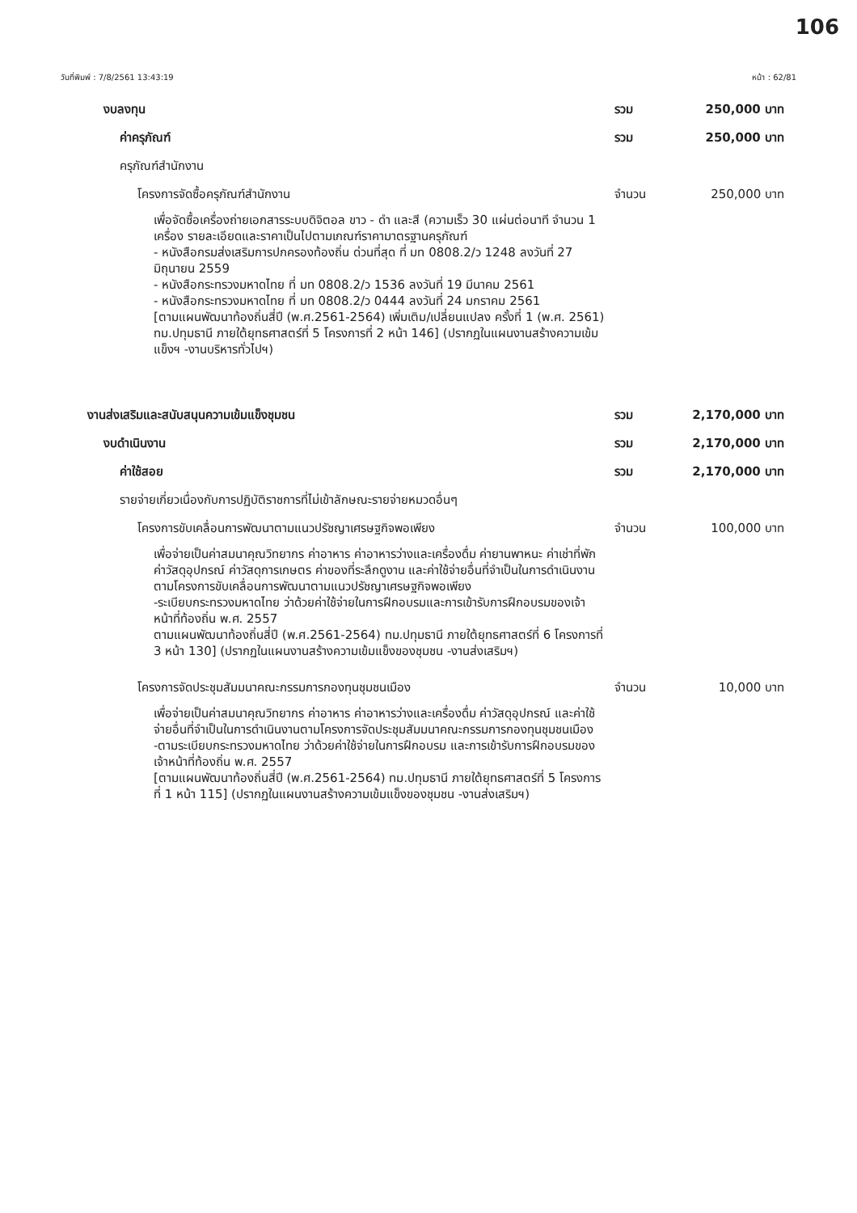106
วันที่พิมพ์ : 7/8/2561 13:43:19 หน้า : 62/81
งบลงทุน รวม 250,000 บาท
ค่าครุภัณฑ์ รวม 250,000 บาท
ครุภัณฑ์สำนักงาน
โครงการจัดซื้อครุภัณฑ์สำนักงาน จำนวน 250,000 บาท
เพื่อจัดซื้อเครื่องถ่ายเอกสารระบบดิจิตอล ขาว - ดำ และสี (ความเร็ว 30 แผ่นต่อนาที จำนวน 1 เครื่อง รายละเอียดและราคาเป็นไปตามเกณฑ์ราคามาตรฐานครุภัณฑ์
- หนังสือกรมส่งเสริมการปกครองท้องถิ่น ด่วนที่สุด ที่ มท 0808.2/ว 1248 ลงวันที่ 27 มิถุนายน 2559
- หนังสือกระทรวงมหาดไทย ที่ มท 0808.2/ว 1536 ลงวันที่ 19 มีนาคม 2561
- หนังสือกระทรวงมหาดไทย ที่ มท 0808.2/ว 0444 ลงวันที่ 24 มกราคม 2561
[ตามแผนพัฒนาท้องถิ่นสี่ปี (พ.ศ.2561-2564) เพิ่มเติม/เปลี่ยนแปลง ครั้งที่ 1 (พ.ศ. 2561) ทม.ปทุมธานี ภายใต้ยุทธศาสตร์ที่ 5 โครงการที่ 2 หน้า 146] (ปรากฏในแผนงานสร้างความเข้มแข็งฯ -งานบริหารทั่วไปฯ)
งานส่งเสริมและสนับสนุนความเข้มแข็งชุมชน รวม 2,170,000 บาท
งบดำเนินงาน รวม 2,170,000 บาท
ค่าใช้สอย รวม 2,170,000 บาท
รายจ่ายเกี่ยวเนื่องกับการปฏิบัติราชการที่ไม่เข้าลักษณะรายจ่ายหมวดอื่นๆ
โครงการขับเคลื่อนการพัฒนาตามแนวปรัชญาเศรษฐกิจพอเพียง จำนวน 100,000 บาท
เพื่อจ่ายเป็นค่าสมนาคุณวิทยากร ค่าอาหาร ค่าอาหารว่างและเครื่องดื่ม ค่ายานพาหนะ ค่าเช่าที่พัก ค่าวัสดุอุปกรณ์ ค่าวัสดุการเกษตร ค่าของที่ระลึกดูงาน และค่าใช้จ่ายอื่นที่จำเป็นในการดำเนินงานตามโครงการขับเคลื่อนการพัฒนาตามแนวปรัชญาเศรษฐกิจพอเพียง
-ระเบียบกระทรวงมหาดไทย ว่าด้วยค่าใช้จ่ายในการฝึกอบรมและการเข้ารับการฝึกอบรมของเจ้าหน้าที่ท้องถิ่น พ.ศ. 2557
ตามแผนพัฒนาท้องถิ่นสี่ปี (พ.ศ.2561-2564) ทม.ปทุมธานี ภายใต้ยุทธศาสตร์ที่ 6 โครงการที่ 3 หน้า 130] (ปรากฏในแผนงานสร้างความเข้มแข็งของชุมชน -งานส่งเสริมฯ)
โครงการจัดประชุมสัมมนาคณะกรรมการกองทุนชุมชนเมือง จำนวน 10,000 บาท
เพื่อจ่ายเป็นค่าสมนาคุณวิทยากร ค่าอาหาร ค่าอาหารว่างและเครื่องดื่ม ค่าวัสดุอุปกรณ์ และค่าใช้จ่ายอื่นที่จำเป็นในการดำเนินงานตามโครงการจัดประชุมสัมมนาคณะกรรมการกองทุนชุมชนเมือง
-ตามระเบียบกระทรวงมหาดไทย ว่าด้วยค่าใช้จ่ายในการฝึกอบรม และการเข้ารับการฝึกอบรมของเจ้าหน้าที่ท้องถิ่น พ.ศ. 2557
[ตามแผนพัฒนาท้องถิ่นสี่ปี (พ.ศ.2561-2564) ทม.ปทุมธานี ภายใต้ยุทธศาสตร์ที่ 5 โครงการที่ 1 หน้า 115] (ปรากฏในแผนงานสร้างความเข้มแข็งของชุมชน -งานส่งเสริมฯ)